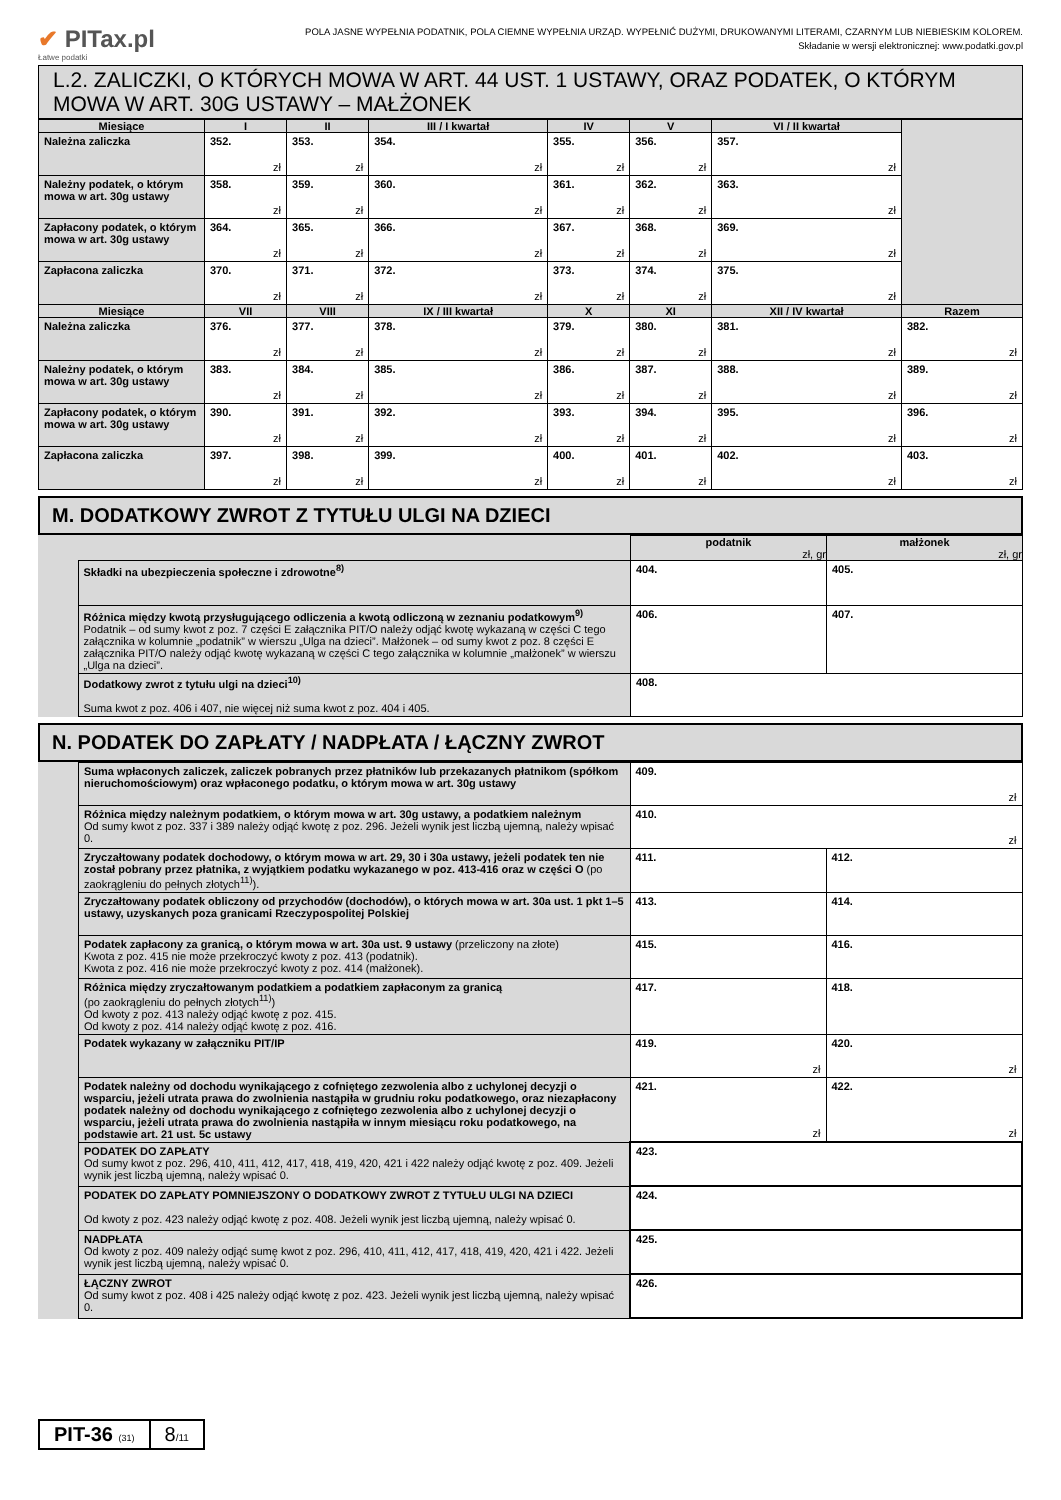✔ PITax.pl
Łatwe podatki
POLA JASNE WYPEŁNIA PODATNIK, POLA CIEMNE WYPEŁNIA URZĄD. WYPEŁNIĆ DUŻYMI, DRUKOWANYMI LITERAMI, CZARNYM LUB NIEBIESKIM KOLOREM.
Składanie w wersji elektronicznej: www.podatki.gov.pl
L.2. ZALICZKI, O KTÓRYCH MOWA W ART. 44 UST. 1 USTAWY, ORAZ PODATEK, O KTÓRYM MOWA W ART. 30G USTAWY – MAŁŻONEK
| Miesiące | I | II | III / I kwartał | IV | V | VI / II kwartał | |
| --- | --- | --- | --- | --- | --- | --- | --- |
| Należna zaliczka | 352. zł | 353. zł | 354. zł | 355. zł | 356. zł | 357. zł | |
| Należny podatek, o którym mowa w art. 30g ustawy | 358. zł | 359. zł | 360. zł | 361. zł | 362. zł | 363. zł | |
| Zapłacony podatek, o którym mowa w art. 30g ustawy | 364. zł | 365. zł | 366. zł | 367. zł | 368. zł | 369. zł | |
| Zapłacona zaliczka | 370. zł | 371. zł | 372. zł | 373. zł | 374. zł | 375. zł | |
| Miesiące | VII | VIII | IX / III kwartał | X | XI | XII / IV kwartał | Razem |
| Należna zaliczka | 376. zł | 377. zł | 378. zł | 379. zł | 380. zł | 381. zł | 382. zł |
| Należny podatek, o którym mowa w art. 30g ustawy | 383. zł | 384. zł | 385. zł | 386. zł | 387. zł | 388. zł | 389. zł |
| Zapłacony podatek, o którym mowa w art. 30g ustawy | 390. zł | 391. zł | 392. zł | 393. zł | 394. zł | 395. zł | 396. zł |
| Zapłacona zaliczka | 397. zł | 398. zł | 399. zł | 400. zł | 401. zł | 402. zł | 403. zł |
M. DODATKOWY ZWROT Z TYTUŁU ULGI NA DZIECI
| | | podatnik zł, gr | małżonek zł, gr |
| | Składki na ubezpieczenia społeczne i zdrowotne<sup>8)</sup> | 404. | 405. |
| | Różnica między kwotą przysługującego odliczenia a kwotą odliczoną w zeznaniu podatkowym<sup>9)</sup> Podatnik – od sumy kwot z poz. 7 części E załącznika PIT/O należy odjąć kwotę wykazaną w części C tego załącznika w kolumnie „podatnik” w wierszu „Ulga na dzieci”. Małżonek – od sumy kwot z poz. 8 części E załącznika PIT/O należy odjąć kwotę wykazaną w części C tego załącznika w kolumnie „małżonek” w wierszu „Ulga na dzieci”. | 406. | 407. |
| | Dodatkowy zwrot z tytułu ulgi na dzieci<sup>10)</sup> Suma kwot z poz. 406 i 407, nie więcej niż suma kwot z poz. 404 i 405. | 408. | |
N. PODATEK DO ZAPŁATY / NADPŁATA / ŁĄCZNY ZWROT
| | Suma wpłaconych zaliczek, zaliczek pobranych przez płatników lub przekazanych płatnikom (spółkom nieruchomościowym) oraz wpłaconego podatku, o którym mowa w art. 30g ustawy | 409. zł | |
| | Różnica między należnym podatkiem, o którym mowa w art. 30g ustawy, a podatkiem należnym Od sumy kwot z poz. 337 i 389 należy odjąć kwotę z poz. 296. Jeżeli wynik jest liczbą ujemną, należy wpisać 0. | 410. zł | |
| | Zryczałtowany podatek dochodowy, o którym mowa w art. 29, 30 i 30a ustawy, jeżeli podatek ten nie został pobrany przez płatnika, z wyjątkiem podatku wykazanego w poz. 413-416 oraz w części O (po zaokrągleniu do pełnych złotych<sup>11)</sup>). | 411. | 412. |
| | Zryczałtowany podatek obliczony od przychodów (dochodów), o których mowa w art. 30a ust. 1 pkt 1–5 ustawy, uzyskanych poza granicami Rzeczypospolitej Polskiej | 413. | 414. |
| | Podatek zapłacony za granicą, o którym mowa w art. 30a ust. 9 ustawy (przeliczony na złote) Kwota z poz. 415 nie może przekroczyć kwoty z poz. 413 (podatnik). Kwota z poz. 416 nie może przekroczyć kwoty z poz. 414 (małżonek). | 415. | 416. |
| | Różnica między zryczałtowanym podatkiem a podatkiem zapłaconym za granicą (po zaokrągleniu do pełnych złotych<sup>11)</sup>) Od kwoty z poz. 413 należy odjąć kwotę z poz. 415. Od kwoty z poz. 414 należy odjąć kwotę z poz. 416. | 417. | 418. |
| | Podatek wykazany w załączniku PIT/IP | 419. zł | 420. zł |
| | Podatek należny od dochodu wynikającego z cofniętego zezwolenia albo z uchylonej decyzji o wsparciu, jeżeli utrata prawa do zwolnienia nastąpiła w grudniu roku podatkowego, oraz niezapłacony podatek należny od dochodu wynikającego z cofniętego zezwolenia albo z uchylonej decyzji o wsparciu, jeżeli utrata prawa do zwolnienia nastąpiła w innym miesiącu roku podatkowego, na podstawie art. 21 ust. 5c ustawy | 421. zł | 422. zł |
| | PODATEK DO ZAPŁATY Od sumy kwot z poz. 296, 410, 411, 412, 417, 418, 419, 420, 421 i 422 należy odjąć kwotę z poz. 409. Jeżeli wynik jest liczbą ujemną, należy wpisać 0. | 423. | |
| | PODATEK DO ZAPŁATY POMNIEJSZONY O DODATKOWY ZWROT Z TYTUŁU ULGI NA DZIECI Od kwoty z poz. 423 należy odjąć kwotę z poz. 408. Jeżeli wynik jest liczbą ujemną, należy wpisać 0. | 424. | |
| | NADPŁATA Od kwoty z poz. 409 należy odjąć sumę kwot z poz. 296, 410, 411, 412, 417, 418, 419, 420, 421 i 422. Jeżeli wynik jest liczbą ujemną, należy wpisać 0. | 425. | |
| | ŁĄCZNY ZWROT Od sumy kwot z poz. 408 i 425 należy odjąć kwotę z poz. 423. Jeżeli wynik jest liczbą ujemną, należy wpisać 0. | 426. | |
PIT-36 (31)
8/11